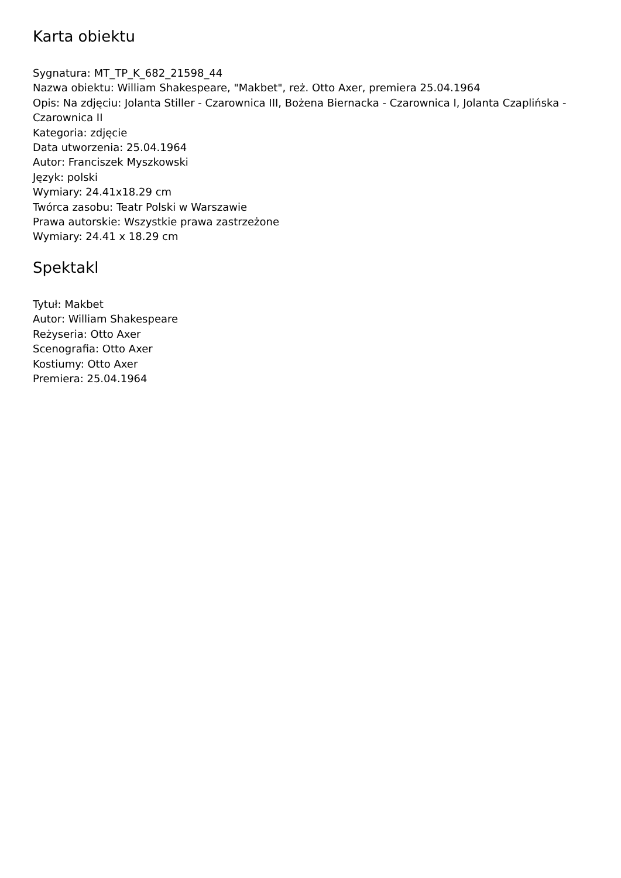Karta obiektu
Sygnatura: MT_TP_K_682_21598_44
Nazwa obiektu: William Shakespeare, "Makbet", reż. Otto Axer, premiera 25.04.1964
Opis: Na zdjęciu: Jolanta Stiller - Czarownica III, Bożena Biernacka - Czarownica I, Jolanta Czaplińska - Czarownica II
Kategoria: zdjęcie
Data utworzenia: 25.04.1964
Autor: Franciszek Myszkowski
Język: polski
Wymiary: 24.41x18.29 cm
Twórca zasobu: Teatr Polski w Warszawie
Prawa autorskie: Wszystkie prawa zastrzeżone
Wymiary: 24.41 x 18.29 cm
Spektakl
Tytuł: Makbet
Autor: William Shakespeare
Reżyseria: Otto Axer
Scenografia: Otto Axer
Kostiumy: Otto Axer
Premiera: 25.04.1964